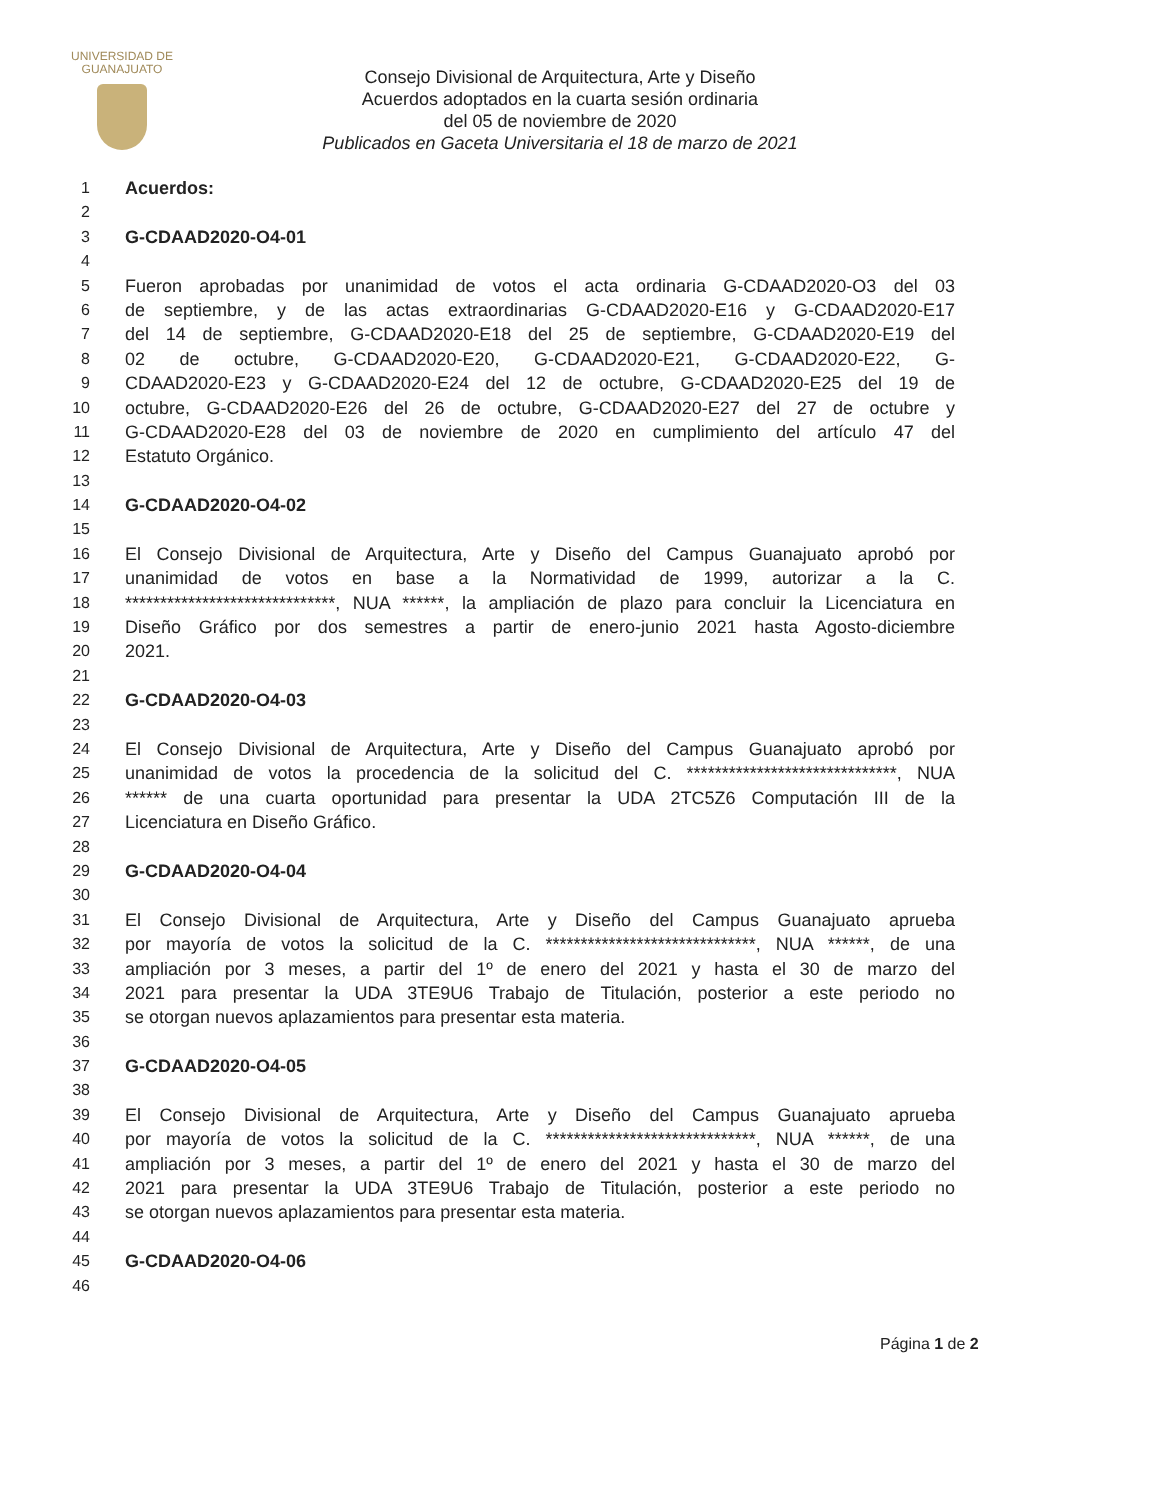UNIVERSIDAD DE
GUANAJUATO
Consejo Divisional de Arquitectura, Arte y Diseño
Acuerdos adoptados en la cuarta sesión ordinaria
del 05 de noviembre de 2020
Publicados en Gaceta Universitaria el 18 de marzo de 2021
1 Acuerdos:
2
3 G-CDAAD2020-O4-01
4
5 Fueron aprobadas por unanimidad de votos el acta ordinaria G-CDAAD2020-O3 del 03
6 de septiembre, y de las actas extraordinarias G-CDAAD2020-E16 y G-CDAAD2020-E17
7 del 14 de septiembre, G-CDAAD2020-E18 del 25 de septiembre, G-CDAAD2020-E19 del
8 02 de octubre, G-CDAAD2020-E20, G-CDAAD2020-E21, G-CDAAD2020-E22, G-
9 CDAAD2020-E23 y G-CDAAD2020-E24 del 12 de octubre, G-CDAAD2020-E25 del 19 de
10 octubre, G-CDAAD2020-E26 del 26 de octubre, G-CDAAD2020-E27 del 27 de octubre y
11 G-CDAAD2020-E28 del 03 de noviembre de 2020 en cumplimiento del artículo 47 del
12 Estatuto Orgánico.
13
14 G-CDAAD2020-O4-02
15
16 El Consejo Divisional de Arquitectura, Arte y Diseño del Campus Guanajuato aprobó por
17 unanimidad de votos en base a la Normatividad de 1999, autorizar a la C.
18 ******************************, NUA ******, la ampliación de plazo para concluir la Licenciatura en
19 Diseño Gráfico por dos semestres a partir de enero-junio 2021 hasta Agosto-diciembre
20 2021.
21
22 G-CDAAD2020-O4-03
23
24 El Consejo Divisional de Arquitectura, Arte y Diseño del Campus Guanajuato aprobó por
25 unanimidad de votos la procedencia de la solicitud del C. ******************************, NUA
26 ****** de una cuarta oportunidad para presentar la UDA 2TC5Z6 Computación III de la
27 Licenciatura en Diseño Gráfico.
28
29 G-CDAAD2020-O4-04
30
31 El Consejo Divisional de Arquitectura, Arte y Diseño del Campus Guanajuato aprueba
32 por mayoría de votos la solicitud de la C. ******************************, NUA ******, de una
33 ampliación por 3 meses, a partir del 1º de enero del 2021 y hasta el 30 de marzo del
34 2021 para presentar la UDA 3TE9U6 Trabajo de Titulación, posterior a este periodo no
35 se otorgan nuevos aplazamientos para presentar esta materia.
36
37 G-CDAAD2020-O4-05
38
39 El Consejo Divisional de Arquitectura, Arte y Diseño del Campus Guanajuato aprueba
40 por mayoría de votos la solicitud de la C. ******************************, NUA ******, de una
41 ampliación por 3 meses, a partir del 1º de enero del 2021 y hasta el 30 de marzo del
42 2021 para presentar la UDA 3TE9U6 Trabajo de Titulación, posterior a este periodo no
43 se otorgan nuevos aplazamientos para presentar esta materia.
44
45 G-CDAAD2020-O4-06
46
Página 1 de 2